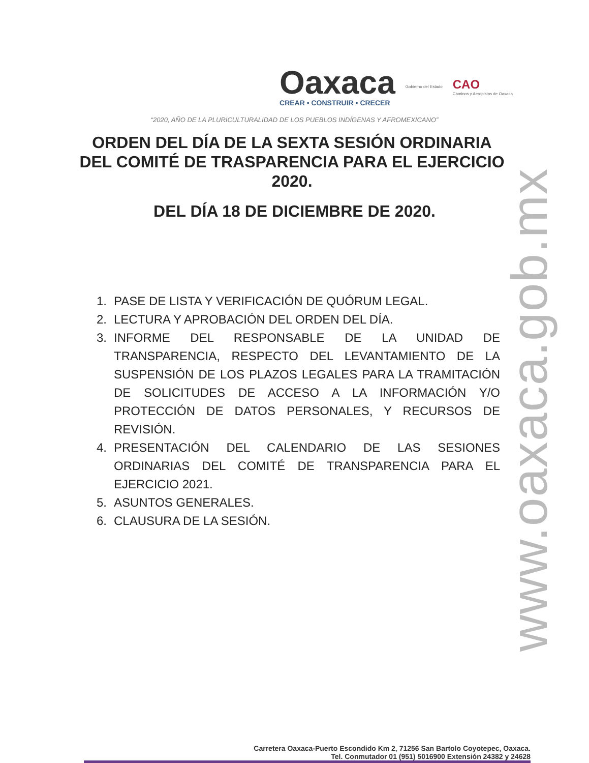Oaxaca
CREAR • CONSTRUIR • CRECER
Gobierno del Estado
CAO
Caminos y Aeropistas de Oaxaca
“2020, AÑO DE LA PLURICULTURALIDAD DE LOS PUEBLOS INDÍGENAS Y AFROMEXICANO”
ORDEN DEL DÍA DE LA SEXTA SESIÓN ORDINARIA DEL COMITÉ DE TRASPARENCIA PARA EL EJERCICIO 2020.
DEL DÍA 18 DE DICIEMBRE DE 2020.
1. PASE DE LISTA Y VERIFICACIÓN DE QUÓRUM LEGAL.
2. LECTURA Y APROBACIÓN DEL ORDEN DEL DÍA.
3. INFORME DEL RESPONSABLE DE LA UNIDAD DE TRANSPARENCIA, RESPECTO DEL LEVANTAMIENTO DE LA SUSPENSIÓN DE LOS PLAZOS LEGALES PARA LA TRAMITACIÓN DE SOLICITUDES DE ACCESO A LA INFORMACIÓN Y/O PROTECCIÓN DE DATOS PERSONALES, Y RECURSOS DE REVISIÓN.
4. PRESENTACIÓN DEL CALENDARIO DE LAS SESIONES ORDINARIAS DEL COMITÉ DE TRANSPARENCIA PARA EL EJERCICIO 2021.
5. ASUNTOS GENERALES.
6. CLAUSURA DE LA SESIÓN.
www.oaxaca.gob.mx
Carretera Oaxaca-Puerto Escondido Km 2, 71256 San Bartolo Coyotepec, Oaxaca.
Tel. Conmutador 01 (951) 5016900 Extensión 24382 y 24628